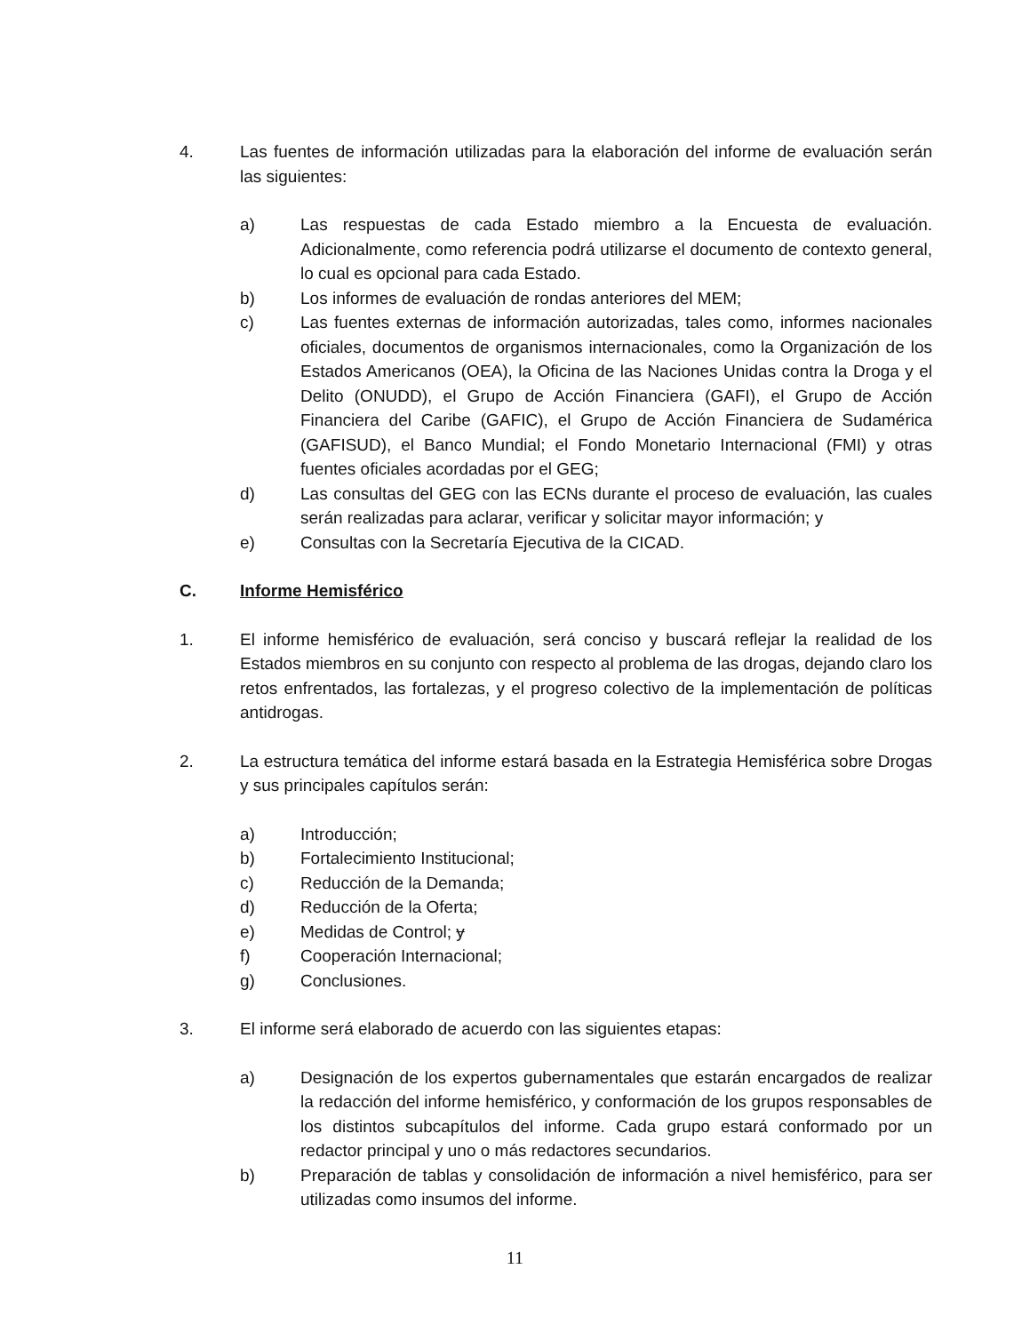4. Las fuentes de información utilizadas para la elaboración del informe de evaluación serán las siguientes:
a) Las respuestas de cada Estado miembro a la Encuesta de evaluación. Adicionalmente, como referencia podrá utilizarse el documento de contexto general, lo cual es opcional para cada Estado.
b) Los informes de evaluación de rondas anteriores del MEM;
c) Las fuentes externas de información autorizadas, tales como, informes nacionales oficiales, documentos de organismos internacionales, como la Organización de los Estados Americanos (OEA), la Oficina de las Naciones Unidas contra la Droga y el Delito (ONUDD), el Grupo de Acción Financiera (GAFI), el Grupo de Acción Financiera del Caribe (GAFIC), el Grupo de Acción Financiera de Sudamérica (GAFISUD), el Banco Mundial; el Fondo Monetario Internacional (FMI) y otras fuentes oficiales acordadas por el GEG;
d) Las consultas del GEG con las ECNs durante el proceso de evaluación, las cuales serán realizadas para aclarar, verificar y solicitar mayor información; y
e) Consultas con la Secretaría Ejecutiva de la CICAD.
C. Informe Hemisférico
1. El informe hemisférico de evaluación, será conciso y buscará reflejar la realidad de los Estados miembros en su conjunto con respecto al problema de las drogas, dejando claro los retos enfrentados, las fortalezas, y el progreso colectivo de la implementación de políticas antidrogas.
2. La estructura temática del informe estará basada en la Estrategia Hemisférica sobre Drogas y sus principales capítulos serán:
a) Introducción;
b) Fortalecimiento Institucional;
c) Reducción de la Demanda;
d) Reducción de la Oferta;
e) Medidas de Control; y
f) Cooperación Internacional;
g) Conclusiones.
3. El informe será elaborado de acuerdo con las siguientes etapas:
a) Designación de los expertos gubernamentales que estarán encargados de realizar la redacción del informe hemisférico, y conformación de los grupos responsables de los distintos subcapítulos del informe. Cada grupo estará conformado por un redactor principal y uno o más redactores secundarios.
b) Preparación de tablas y consolidación de información a nivel hemisférico, para ser utilizadas como insumos del informe.
11